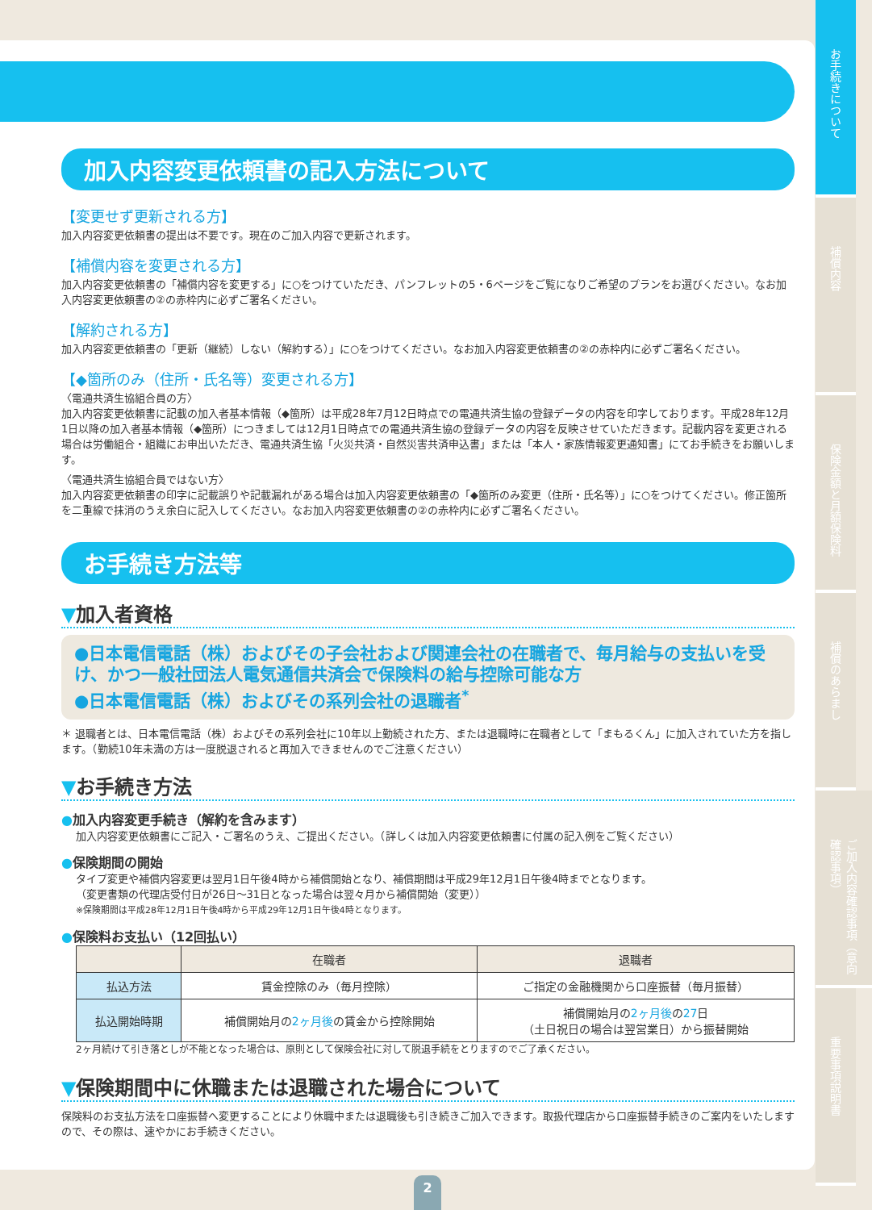お手続きについて
補償内容
保険金額と月額保険料
補償のあらまし
ご加入内容確認事項（意向確認事項）
重要事項説明書
加入内容変更依頼書の記入方法について
【変更せず更新される方】
加入内容変更依頼書の提出は不要です。現在のご加入内容で更新されます。
【補償内容を変更される方】
加入内容変更依頼書の「補償内容を変更する」に○をつけていただき、パンフレットの5・6ページをご覧になりご希望のプランをお選びください。なお加入内容変更依頼書の②の赤枠内に必ずご署名ください。
【解約される方】
加入内容変更依頼書の「更新（継続）しない（解約する）」に○をつけてください。なお加入内容変更依頼書の②の赤枠内に必ずご署名ください。
【◆箇所のみ（住所・氏名等）変更される方】
〈電通共済生協組合員の方〉
加入内容変更依頼書に記載の加入者基本情報（◆箇所）は平成28年7月12日時点での電通共済生協の登録データの内容を印字しております。平成28年12月1日以降の加入者基本情報（◆箇所）につきましては12月1日時点での電通共済生協の登録データの内容を反映させていただきます。記載内容を変更される場合は労働組合・組織にお申出いただき、電通共済生協「火災共済・自然災害共済申込書」または「本人・家族情報変更通知書」にてお手続きをお願いします。
〈電通共済生協組合員ではない方〉
加入内容変更依頼書の印字に記載誤りや記載漏れがある場合は加入内容変更依頼書の「◆箇所のみ変更（住所・氏名等）」に○をつけてください。修正箇所を二重線で抹消のうえ余白に記入してください。なお加入内容変更依頼書の②の赤枠内に必ずご署名ください。
お手続き方法等
▼加入者資格
●日本電信電話（株）およびその子会社および関連会社の在職者で、毎月給与の支払いを受け、かつ一般社団法人電気通信共済会で保険料の給与控除可能な方
●日本電信電話（株）およびその系列会社の退職者<sup>*</sup>
＊ 退職者とは、日本電信電話（株）およびその系列会社に10年以上勤続された方、または退職時に在職者として「まもるくん」に加入されていた方を指します。（勤続10年未満の方は一度脱退されると再加入できませんのでご注意ください）
▼お手続き方法
●加入内容変更手続き（解約を含みます）
加入内容変更依頼書にご記入・ご署名のうえ、ご提出ください。（詳しくは加入内容変更依頼書に付属の記入例をご覧ください）
●保険期間の開始
タイプ変更や補償内容変更は翌月1日午後4時から補償開始となり、補償期間は平成29年12月1日午後4時までとなります。
（変更書類の代理店受付日が26日～31日となった場合は翌々月から補償開始（変更））
※保険期間は平成28年12月1日午後4時から平成29年12月1日午後4時となります。
●保険料お支払い（12回払い）
| | 在職者 | 退職者 |
| --- | --- | --- |
| 払込方法 | 賃金控除のみ（毎月控除） | ご指定の金融機関から口座振替（毎月振替） |
| 払込開始時期 | 補償開始月の 2ヶ月後 の賃金から控除開始 | 補償開始月の 2ヶ月後 の 27 日 （土日祝日の場合は翌営業日）から振替開始 |
2ヶ月続けて引き落としが不能となった場合は、原則として保険会社に対して脱退手続をとりますのでご了承ください。
▼保険期間中に休職または退職された場合について
保険料のお支払方法を口座振替へ変更することにより休職中または退職後も引き続きご加入できます。取扱代理店から口座振替手続きのご案内をいたしますので、その際は、速やかにお手続きください。
2